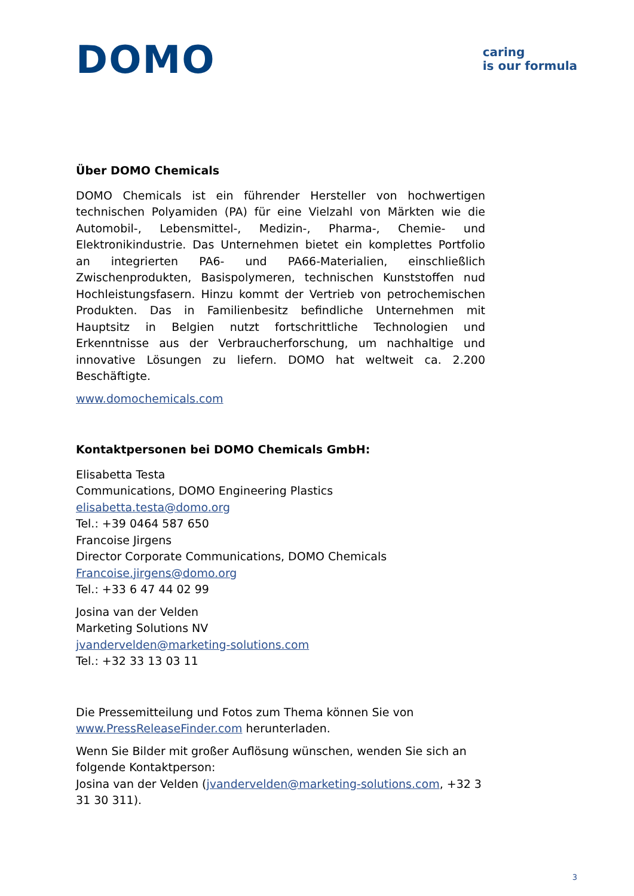DOMO
caring
is our formula
Über DOMO Chemicals
DOMO Chemicals ist ein führender Hersteller von hochwertigen technischen Polyamiden (PA) für eine Vielzahl von Märkten wie die Automobil-, Lebensmittel-, Medizin-, Pharma-, Chemie- und Elektronikindustrie. Das Unternehmen bietet ein komplettes Portfolio an integrierten PA6- und PA66-Materialien, einschließlich Zwischenprodukten, Basispolymeren, technischen Kunststoffen nud Hochleistungsfasern. Hinzu kommt der Vertrieb von petrochemischen Produkten. Das in Familienbesitz befindliche Unternehmen mit Hauptsitz in Belgien nutzt fortschrittliche Technologien und Erkenntnisse aus der Verbraucherforschung, um nachhaltige und innovative Lösungen zu liefern. DOMO hat weltweit ca. 2.200 Beschäftigte.
www.domochemicals.com
Kontaktpersonen bei DOMO Chemicals GmbH:
Elisabetta Testa
Communications, DOMO Engineering Plastics
elisabetta.testa@domo.org
Tel.: +39 0464 587 650
Francoise Jirgens
Director Corporate Communications, DOMO Chemicals
Francoise.jirgens@domo.org
Tel.: +33 6 47 44 02 99
Josina van der Velden
Marketing Solutions NV
jvandervelden@marketing-solutions.com
Tel.: +32 33 13 03 11
Die Pressemitteilung und Fotos zum Thema können Sie von www.PressReleaseFinder.com herunterladen.
Wenn Sie Bilder mit großer Auflösung wünschen, wenden Sie sich an folgende Kontaktperson:
Josina van der Velden (jvandervelden@marketing-solutions.com, +32 3 31 30 311).
3